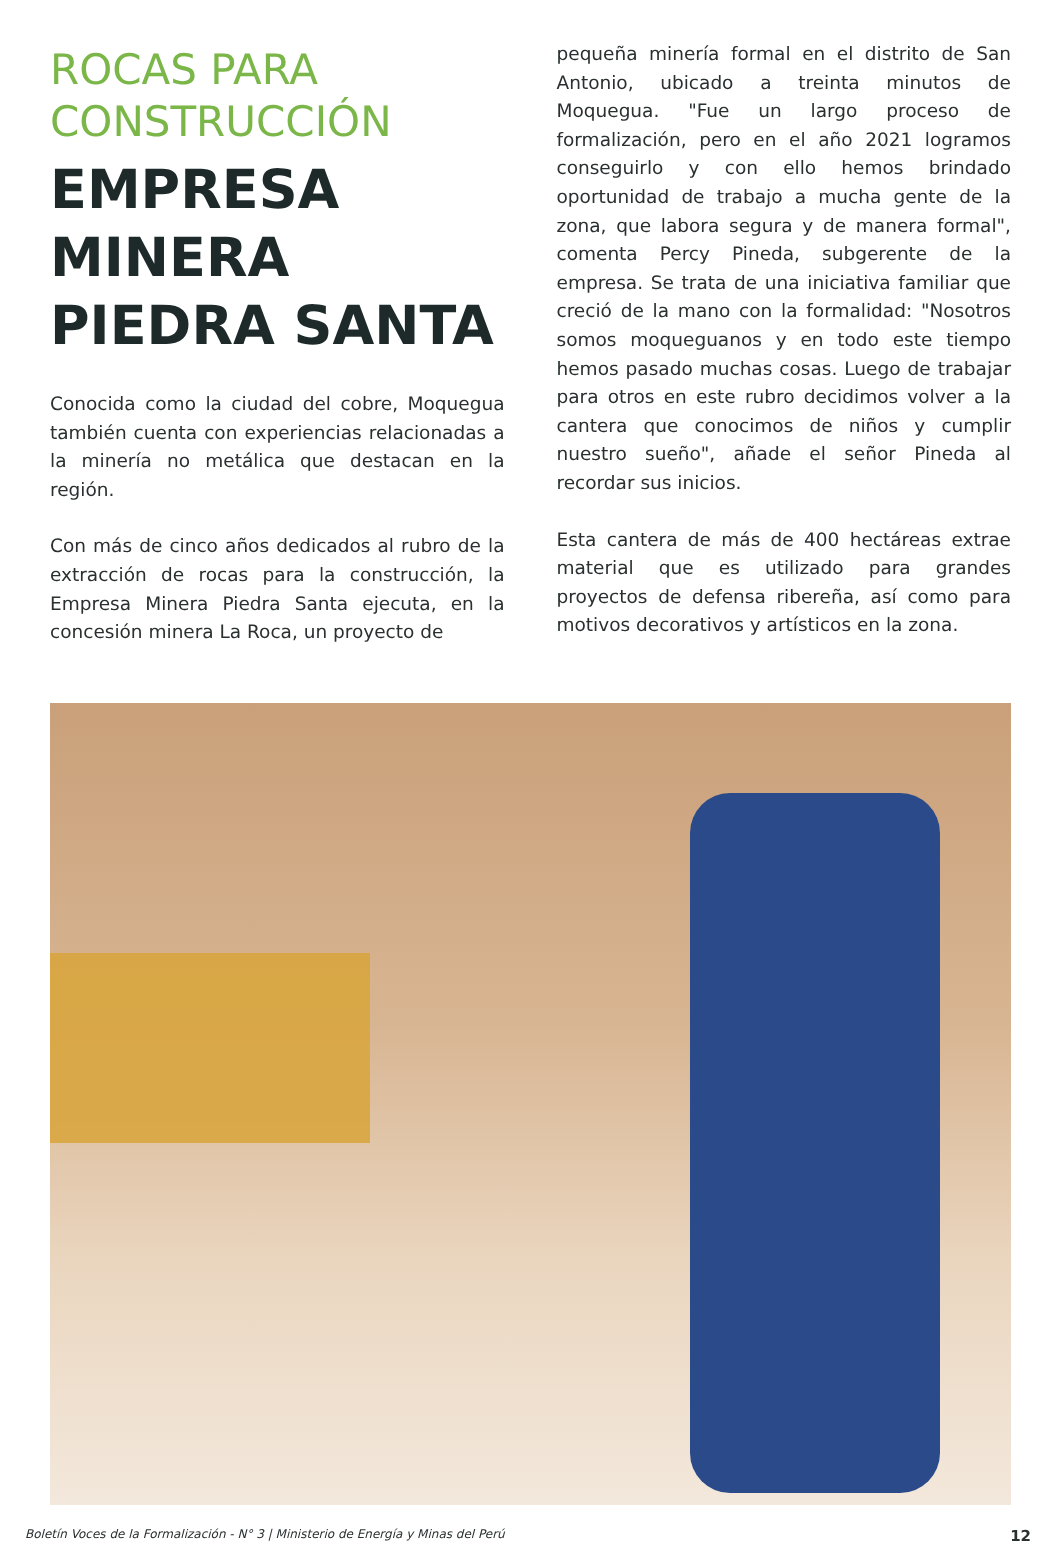ROCAS PARA CONSTRUCCIÓN
EMPRESA MINERA PIEDRA SANTA
Conocida como la ciudad del cobre, Moquegua también cuenta con experiencias relacionadas a la minería no metálica que destacan en la región.
Con más de cinco años dedicados al rubro de la extracción de rocas para la construcción, la Empresa Minera Piedra Santa ejecuta, en la concesión minera La Roca, un proyecto de
pequeña minería formal en el distrito de San Antonio, ubicado a treinta minutos de Moquegua. "Fue un largo proceso de formalización, pero en el año 2021 logramos conseguirlo y con ello hemos brindado oportunidad de trabajo a mucha gente de la zona, que labora segura y de manera formal", comenta Percy Pineda, subgerente de la empresa. Se trata de una iniciativa familiar que creció de la mano con la formalidad: "Nosotros somos moqueguanos y en todo este tiempo hemos pasado muchas cosas. Luego de trabajar para otros en este rubro decidimos volver a la cantera que conocimos de niños y cumplir nuestro sueño", añade el señor Pineda al recordar sus inicios.
Esta cantera de más de 400 hectáreas extrae material que es utilizado para grandes proyectos de defensa ribereña, así como para motivos decorativos y artísticos en la zona.
Boletín Voces de la Formalización - N° 3 | Ministerio de Energía y Minas del Perú 12